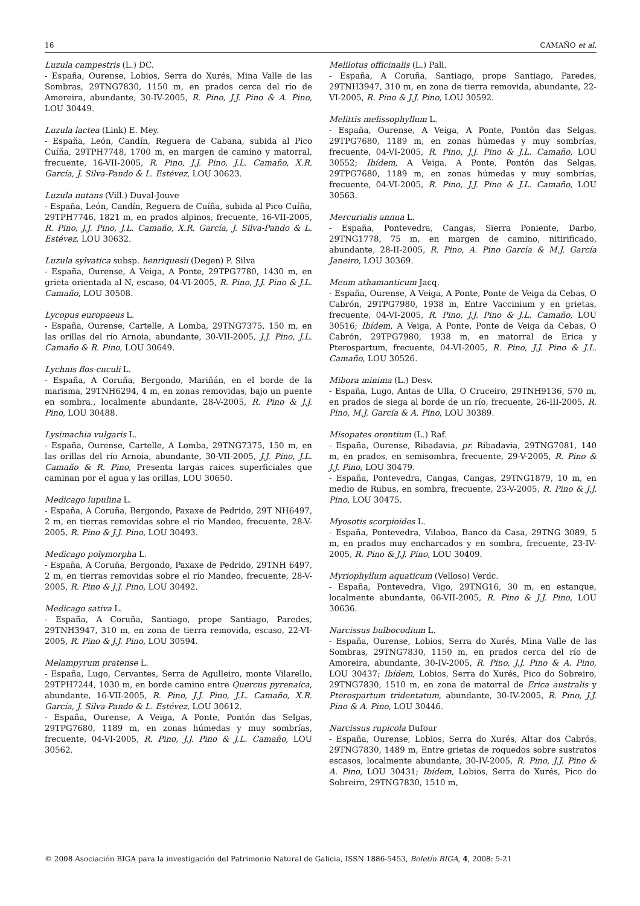16 CAMAÑO et al.
Luzula campestris (L.) DC.
- España, Ourense, Lobios, Serra do Xurés, Mina Valle de las Sombras, 29TNG7830, 1150 m, en prados cerca del río de Amoreira, abundante, 30-IV-2005, R. Pino, J.J. Pino & A. Pino, LOU 30449.
Luzula lactea (Link) E. Mey.
- España, León, Candín, Reguera de Cabana, subida al Pico Cuíña, 29TPH7748, 1700 m, en margen de camino y matorral, frecuente, 16-VII-2005, R. Pino, J.J. Pino, J.L. Camaño, X.R. García, J. Silva-Pando & L. Estévez, LOU 30623.
Luzula nutans (Vill.) Duval-Jouve
- España, León, Candín, Reguera de Cuíña, subida al Pico Cuíña, 29TPH7746, 1821 m, en prados alpinos, frecuente, 16-VII-2005, R. Pino, J.J. Pino, J.L. Camaño, X.R. García, J. Silva-Pando & L. Estévez, LOU 30632.
Luzula sylvatica subsp. henriquesii (Degen) P. Silva
- España, Ourense, A Veiga, A Ponte, 29TPG7780, 1430 m, en grieta orientada al N, escaso, 04-VI-2005, R. Pino, J.J. Pino & J.L. Camaño, LOU 30508.
Lycopus europaeus L.
- España, Ourense, Cartelle, A Lomba, 29TNG7375, 150 m, en las orillas del río Arnoia, abundante, 30-VII-2005, J.J. Pino, J.L. Camaño & R. Pino, LOU 30649.
Lychnis flos-cuculi L.
- España, A Coruña, Bergondo, Mariñán, en el borde de la marisma, 29TNH6294, 4 m, en zonas removidas, bajo un puente en sombra., localmente abundante, 28-V-2005, R. Pino & J.J. Pino, LOU 30488.
Lysimachia vulgaris L.
- España, Ourense, Cartelle, A Lomba, 29TNG7375, 150 m, en las orillas del río Arnoia, abundante, 30-VII-2005, J.J. Pino, J.L. Camaño & R. Pino, Presenta largas raices superficiales que caminan por el agua y las orillas, LOU 30650.
Medicago lupulina L.
- España, A Coruña, Bergondo, Paxaxe de Pedrido, 29T NH6497, 2 m, en tierras removidas sobre el río Mandeo, frecuente, 28-V-2005, R. Pino & J.J. Pino, LOU 30493.
Medicago polymorpha L.
- España, A Coruña, Bergondo, Paxaxe de Pedrido, 29TNH 6497, 2 m, en tierras removidas sobre el río Mandeo, frecuente, 28-V-2005, R. Pino & J.J. Pino, LOU 30492.
Medicago sativa L.
- España, A Coruña, Santiago, prope Santiago, Paredes, 29TNH3947, 310 m, en zona de tierra removida, escaso, 22-VI-2005, R. Pino & J.J. Pino, LOU 30594.
Melampyrum pratense L.
- España, Lugo, Cervantes, Serra de Agulleiro, monte Vilarello, 29TPH7244, 1030 m, en borde camino entre Quercus pyrenaica, abundante, 16-VII-2005, R. Pino, J.J. Pino, J.L. Camaño, X.R. García, J. Silva-Pando & L. Estévez, LOU 30612.
- España, Ourense, A Veiga, A Ponte, Pontón das Selgas, 29TPG7680, 1189 m, en zonas húmedas y muy sombrías, frecuente, 04-VI-2005, R. Pino, J.J. Pino & J.L. Camaño, LOU 30562.
Melilotus officinalis (L.) Pall.
- España, A Coruña, Santiago, prope Santiago, Paredes, 29TNH3947, 310 m, en zona de tierra removida, abundante, 22-VI-2005, R. Pino & J.J. Pino, LOU 30592.
Melittis melissophyllum L.
- España, Ourense, A Veiga, A Ponte, Pontón das Selgas, 29TPG7680, 1189 m, en zonas húmedas y muy sombrías, frecuente, 04-VI-2005, R. Pino, J.J. Pino & J.L. Camaño, LOU 30552; Ibídem, A Veiga, A Ponte, Pontón das Selgas, 29TPG7680, 1189 m, en zonas húmedas y muy sombrías, frecuente, 04-VI-2005, R. Pino, J.J. Pino & J.L. Camaño, LOU 30563.
Mercurialis annua L.
- España, Pontevedra, Cangas, Sierra Poniente, Darbo, 29TNG1778, 75 m, en margen de camino, nitirificado, abundante, 28-II-2005, R. Pino, A. Pino García & M.J. García Janeiro, LOU 30369.
Meum athamanticum Jacq.
- España, Ourense, A Veiga, A Ponte, Ponte de Veiga da Cebas, O Cabrón, 29TPG7980, 1938 m, Entre Vaccinium y en grietas, frecuente, 04-VI-2005, R. Pino, J.J. Pino & J.L. Camaño, LOU 30516; Ibídem, A Veiga, A Ponte, Ponte de Veiga da Cebas, O Cabrón, 29TPG7980, 1938 m, en matorral de Erica y Pterospartum, frecuente, 04-VI-2005, R. Pino, J.J. Pino & J.L. Camaño, LOU 30526.
Mibora minima (L.) Desv.
- España, Lugo, Antas de Ulla, O Cruceiro, 29TNH9136, 570 m, en prados de siega al borde de un río, frecuente, 26-III-2005, R. Pino, M.J. García & A. Pino, LOU 30389.
Misopates orontium (L.) Raf.
- España, Ourense, Ribadavia, pr. Ribadavia, 29TNG7081, 140 m, en prados, en semisombra, frecuente, 29-V-2005, R. Pino & J.J. Pino, LOU 30479.
- España, Pontevedra, Cangas, Cangas, 29TNG1879, 10 m, en medio de Rubus, en sombra, frecuente, 23-V-2005, R. Pino & J.J. Pino, LOU 30475.
Myosotis scorpioides L.
- España, Pontevedra, Vilaboa, Banco da Casa, 29TNG 3089, 5 m, en prados muy encharcados y en sombra, frecuente, 23-IV-2005, R. Pino & J.J. Pino, LOU 30409.
Myriophyllum aquaticum (Velloso) Verdc.
- España, Pontevedra, Vigo, 29TNG16, 30 m, en estanque, localmente abundante, 06-VII-2005, R. Pino & J.J. Pino, LOU 30636.
Narcissus bulbocodium L.
- España, Ourense, Lobios, Serra do Xurés, Mina Valle de las Sombras, 29TNG7830, 1150 m, en prados cerca del río de Amoreira, abundante, 30-IV-2005, R. Pino, J.J. Pino & A. Pino, LOU 30437; Ibídem, Lobios, Serra do Xurés, Pico do Sobreiro, 29TNG7830, 1510 m, en zona de matorral de Erica australis y Pterospartum tridentatum, abundante, 30-IV-2005, R. Pino, J.J. Pino & A. Pino, LOU 30446.
Narcissus rupicola Dufour
- España, Ourense, Lobios, Serra do Xurés, Altar dos Cabrós, 29TNG7830, 1489 m, Entre grietas de roquedos sobre sustratos escasos, localmente abundante, 30-IV-2005, R. Pino, J.J. Pino & A. Pino, LOU 30431; Ibídem, Lobios, Serra do Xurés, Pico do Sobreiro, 29TNG7830, 1510 m,
© 2008 Asociación BIGA para la investigación del Patrimonio Natural de Galicia, ISSN 1886-5453, Boletín BIGA, 4, 2008: 5-21